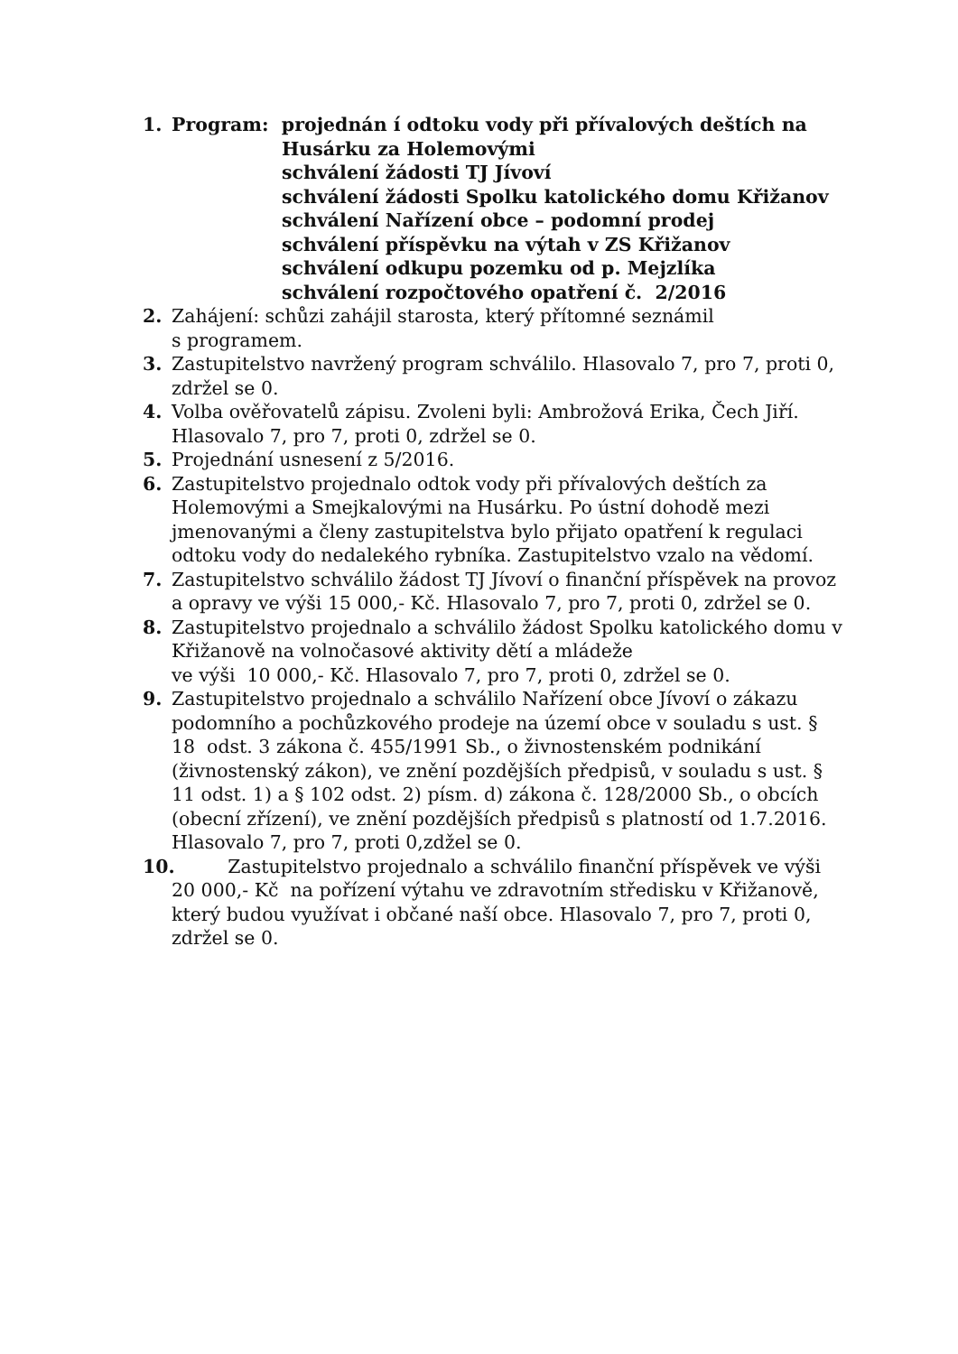1. Program: projednán í odtoku vody při přívalových deštích na
Husárku za Holemovými
schválení žádosti TJ Jívoví
schválení žádosti Spolku katolického domu Křižanov
schválení Nařízení obce – podomní prodej
schválení příspěvku na výtah v ZS Křižanov
schválení odkupu pozemku od p. Mejzlíka
schválení rozpočtového opatření č. 2/2016
2. Zahájení: schůzi zahájil starosta, který přítomné seznámil
s programem.
3. Zastupitelstvo navržený program schválilo. Hlasovalo 7, pro 7, proti 0, zdržel se 0.
4. Volba ověřovatelů zápisu. Zvoleni byli: Ambrožová Erika, Čech Jiří. Hlasovalo 7, pro 7, proti 0, zdržel se 0.
5. Projednání usnesení z 5/2016.
6. Zastupitelstvo projednalo odtok vody při přívalových deštích za Holemovými a Smejkalovými na Husárku. Po ústní dohodě mezi jmenovanými a členy zastupitelstva bylo přijato opatření k regulaci odtoku vody do nedalekého rybníka. Zastupitelstvo vzalo na vědomí.
7. Zastupitelstvo schválilo žádost TJ Jívoví o finanční příspěvek na provoz a opravy ve výši 15 000,- Kč. Hlasovalo 7, pro 7, proti 0, zdržel se 0.
8. Zastupitelstvo projednalo a schválilo žádost Spolku katolického domu v Křižanově na volnočasové aktivity dětí a mládeže
ve výši 10 000,- Kč. Hlasovalo 7, pro 7, proti 0, zdržel se 0.
9. Zastupitelstvo projednalo a schválilo Nařízení obce Jívoví o zákazu podomního a pochůzkového prodeje na území obce v souladu s ust. § 18 odst. 3 zákona č. 455/1991 Sb., o živnostenském podnikání (živnostenský zákon), ve znění pozdějších předpisů, v souladu s ust. § 11 odst. 1) a § 102 odst. 2) písm. d) zákona č. 128/2000 Sb., o obcích (obecní zřízení), ve znění pozdějších předpisů s platností od 1.7.2016. Hlasovalo 7, pro 7, proti 0,zdžel se 0.
10. Zastupitelstvo projednalo a schválilo finanční příspěvek ve výši
20 000,- Kč na pořízení výtahu ve zdravotním středisku v Křižanově, který budou využívat i občané naší obce. Hlasovalo 7, pro 7, proti 0, zdržel se 0.